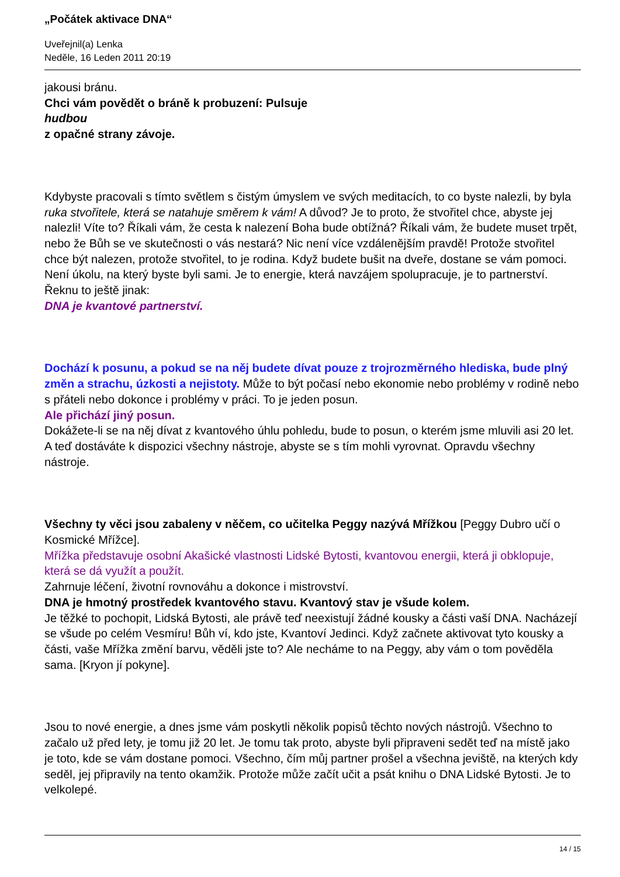„Počátek aktivace DNA“
Uveřejnil(a) Lenka
Neděle, 16 Leden 2011 20:19
jakousi bránu.
Chci vám povědět o bráně k probuzení: Pulsuje
hudbou
z opačné strany závoje.
Kdybyste pracovali s tímto světlem s čistým úmyslem ve svých meditacích, to co byste nalezli, by byla ruka stvořitele, která se natahuje směrem k vám! A důvod? Je to proto, že stvořitel chce, abyste jej nalezli! Víte to? Říkali vám, že cesta k nalezení Boha bude obtížná? Říkali vám, že budete muset trpět, nebo že Bůh se ve skutečnosti o vás nestará? Nic není více vzdálenějším pravdě! Protože stvořitel chce být nalezen, protože stvořitel, to je rodina. Když budete bušit na dveře, dostane se vám pomoci. Není úkolu, na který byste byli sami. Je to energie, která navzájem spolupracuje, je to partnerství. Řeknu to ještě jinak:
DNA je kvantové partnerství.
Dochází k posunu, a pokud se na něj budete dívat pouze z trojrozměrného hlediska, bude plný změn a strachu, úzkosti a nejistoty. Může to být počasí nebo ekonomie nebo problémy v rodině nebo s přáteli nebo dokonce i problémy v práci. To je jeden posun.
Ale přichází jiný posun.
Dokážete-li se na něj dívat z kvantového úhlu pohledu, bude to posun, o kterém jsme mluvili asi 20 let. A teď dostáváte k dispozici všechny nástroje, abyste se s tím mohli vyrovnat. Opravdu všechny nástroje.
Všechny ty věci jsou zabaleny v něčem, co učitelka Peggy nazývá Mřížkou [Peggy Dubro učí o Kosmické Mřížce].
Mřížka představuje osobní Akašické vlastnosti Lidské Bytosti, kvantovou energii, která ji obklopuje, která se dá využít a použít.
Zahrnuje léčení, životní rovnováhu a dokonce i mistrovství.
DNA je hmotný prostředek kvantového stavu. Kvantový stav je všude kolem.
Je těžké to pochopit, Lidská Bytosti, ale právě teď neexistují žádné kousky a části vaší DNA. Nacházejí se všude po celém Vesmíru! Bůh ví, kdo jste, Kvantoví Jedinci. Když začnete aktivovat tyto kousky a části, vaše Mřížka změní barvu, věděli jste to? Ale necháme to na Peggy, aby vám o tom pověděla sama. [Kryon jí pokyne].
Jsou to nové energie, a dnes jsme vám poskytli několik popisů těchto nových nástrojů. Všechno to začalo už před lety, je tomu již 20 let. Je tomu tak proto, abyste byli připraveni sedět teď na místě jako je toto, kde se vám dostane pomoci. Všechno, čím můj partner prošel a všechna jeviště, na kterých kdy seděl, jej připravily na tento okamžik. Protože může začít učit a psát knihu o DNA Lidské Bytosti. Je to velkolepé.
14 / 15